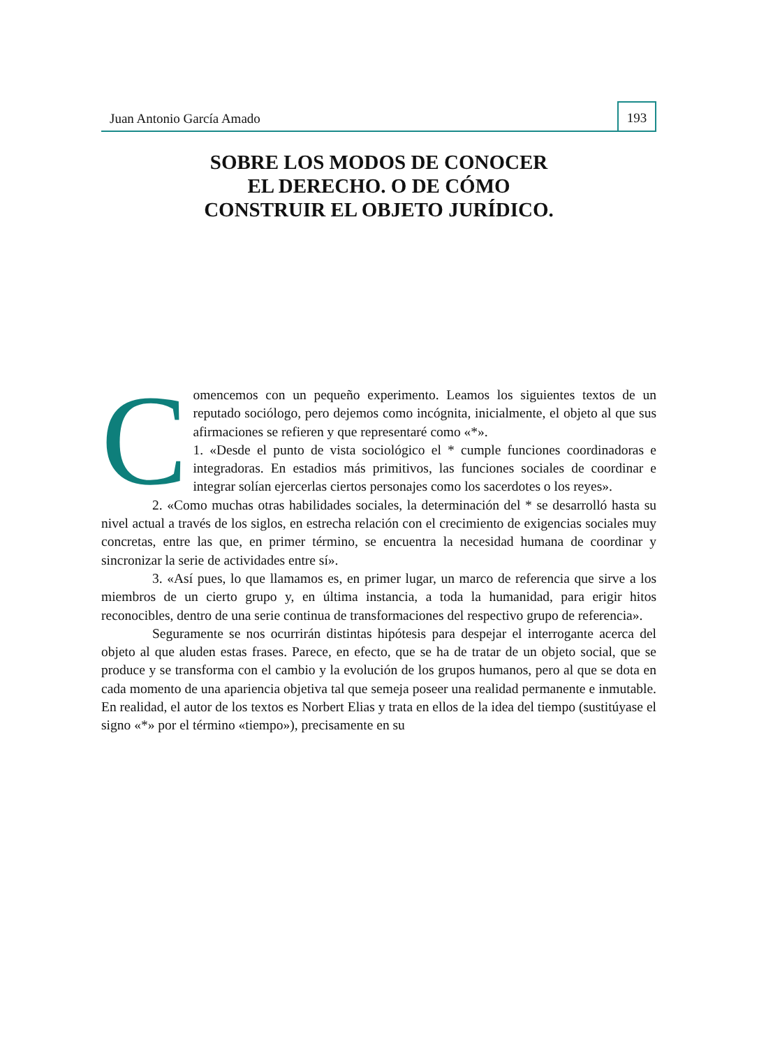Juan Antonio García Amado
193
SOBRE LOS MODOS DE CONOCER
EL DERECHO. O DE CÓMO
CONSTRUIR EL OBJETO JURÍDICO.
Comencemos con un pequeño experimento. Leamos los siguientes textos de un reputado sociólogo, pero dejemos como incógnita, inicialmente, el objeto al que sus afirmaciones se refieren y que representaré como «*».
1. «Desde el punto de vista sociológico el * cumple funciones coordinadoras e integradoras. En estadios más primitivos, las funciones sociales de coordinar e integrar solían ejercerlas ciertos personajes como los sacerdotes o los reyes».
2. «Como muchas otras habilidades sociales, la determinación del * se desarrolló hasta su nivel actual a través de los siglos, en estrecha relación con el crecimiento de exigencias sociales muy concretas, entre las que, en primer término, se encuentra la necesidad humana de coordinar y sincronizar la serie de actividades entre sí».
3. «Así pues, lo que llamamos es, en primer lugar, un marco de referencia que sirve a los miembros de un cierto grupo y, en última instancia, a toda la humanidad, para erigir hitos reconocibles, dentro de una serie continua de transformaciones del respectivo grupo de referencia».
Seguramente se nos ocurrirán distintas hipótesis para despejar el interrogante acerca del objeto al que aluden estas frases. Parece, en efecto, que se ha de tratar de un objeto social, que se produce y se transforma con el cambio y la evolución de los grupos humanos, pero al que se dota en cada momento de una apariencia objetiva tal que semeja poseer una realidad permanente e inmutable. En realidad, el autor de los textos es Norbert Elias y trata en ellos de la idea del tiempo (sustitúyase el signo «*» por el término «tiempo»), precisamente en su